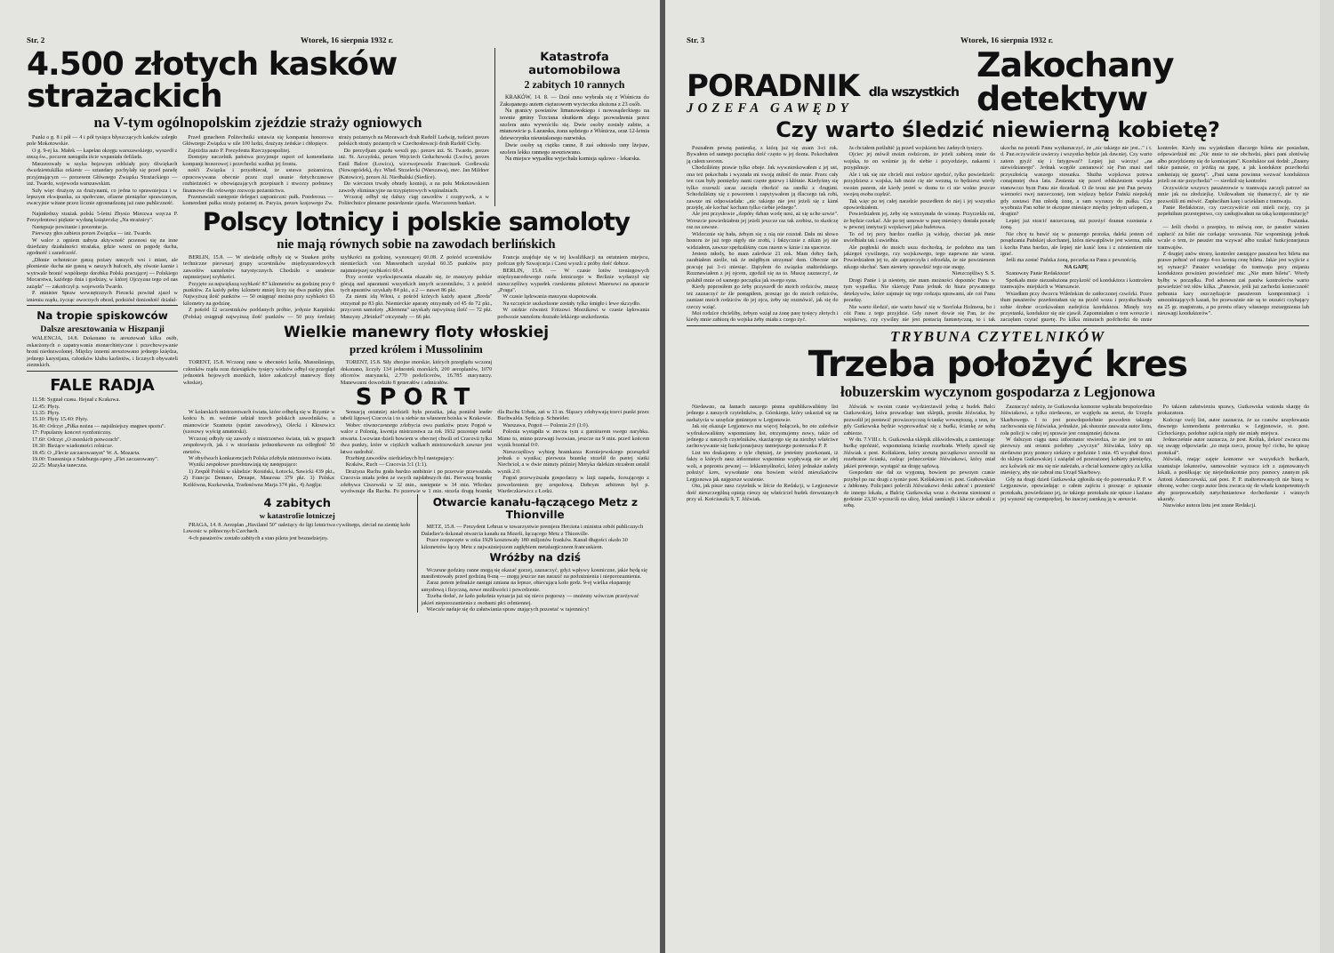Str. 2 Wtorek, 16 sierpnia 1932 r.
4.500 złotych kasków strażackich
na V-tym ogólnopolskim zjeździe straży ogniowych
Punkt o g. 8 i pół — 4 i pół tysiąca błyszczących kasków zaległo pole Mokotowskie.
O g. 9-ej ks. Małek — kapelan okręgu warszawskiego, wyszedł z mszą św., poczem nastąpiła iście wspaniała defilada.
Maszerowały w szyku bojowym oddziały przy dźwiękach dwudziestukilku orkiestr — sztandary pochylały się przed paradę przyjmującym — prezesem Głównego Związku Strażackiego — inż. Twardo, wojewoda warszawskim.
Szły więc drużyny za drużynami, co jedna to sprawniejsza i w lepszym ekwipunku, za społeczne, ofiarne pieniądze sprawionym, owacyjnie witane przez licznie zgromadzoną już rano publiczność.
Przed gmachem Politechniki ustawia się kompania honorowa Głównego Związku w sile 100 ludzi, drużyny żeńskie i chłopięce.
Zajeżdża auto P. Prezydenta Rzeczypospolitej.
Dostojny naczelnik państwa przyjmuje raport od komendanta kompanji honorowej i przechodzi wzdłuż jej frontu.
nośći Związku i przyobiecał, że ustawa pożarnicza, opracowywana obecnie przez rząd usunie dotychczasowe rozbieżności w obowiązujących przepisach i stworzy podstawy finansowe dla celowego rozwoju pożarnictwa.
Przemawiali następnie delegaci zagraniczni: pułk. Ponderoux — komendant pułku straży pożarnej m. Paryża, prezes krajowego Zw. straży pożarnych na Morawach druh Rudolf Ludwig, tudzież prezes polskich straży pożarnych w Czechosłowacji druh Rudolf Cichy.
Do prezydjum zjazdu weszli pp.: prezes inż. St. Twardo, prezes inż. St. Arczyński, prezes Wojciech Gołuchowski (Lwów), prezes Emil Balcer (Łowicz), wicewojewoda Franciszek Godlewski (Nowogródek), dyr. Wład. Strzelecki (Warszawa), mec. Jan Mildner (Katowice), prezes Al. Niedbalski (Siedlce).
Do wieczora trwały obrady komisji, a na polu Mokotowskiem zawody eliminacyjne na trzypiętrowych wspinalniach.
Wczoraj odbył się dalszy ciąg zawodów i rozgrywek, a w Politechnice plenarne posiedzenie zjazdu. Wieczorem bankiet.
Katastrofa automobilowa
2 zabitych 10 rannych
KRAKÓW, 14. 8. — Dziś rano wybrała się z Wiśnicza do Zakopanego autem ciężarowem wycieczka złożona z 23 osób.
Na granicy powiatów limanowskiego i nowosądeckiego na terenie gminy Trzciana skutkiem złego prowadzenia przez szofera auto wywróciło się. Dwie osoby zostały zabite, a mianowicie p. Łazarska, żona sędziego z Wiśnicza, oraz 12-letnia dziewczynka nieustalonego nazwiska.
Dwie osoby są ciężko ranne, 8 zaś odniosło rany lżejsze, szofera lekko rannego aresztowano.
Na miejsce wypadku wyjechała komisja sądowo - lekarska.
Najmłodszy strażak polski 5-letni Zbysio Mierzwa wręcza P. Prezydentowi pięknie wydaną książeczkę „Na strażnicy".
Następuje powitanie i prezentacja.
Pierwszy głos zabiera prezes Związku — inż. Twardo.
W walce z ogniem nabyta aktywność przenosi się na inne dziedziny działalności strażaka, gdzie wnosi on pogodę ducha, zgodność i zaradczość.
„Dłonie ochotnicze gaszą pożary naszych wsi i miast, ale płomienie ducha nie gasną w naszych hufcach, aby równie karnie i wytrwale bronić wspólnego dorobku Polski pracującej — Polskiego Mocarstwa, każdego dnia i godziny, w której Ojczyzna tego od nas zażąda" — zakończył p. wojewoda Twardo.
P. minister Spraw wewnętrznych Pieracki powitał zjazd w imieniu rządu, życząc owocnych obrad, podniósł doniosłość działal-
Na tropie spiskowców
Dalsze aresztowania w Hiszpanji
WALENCJA, 14.8. Dokonano tu aresztowań kilku osób, oskarżonych o zapatrywania monarchistyczne i przechowywanie broni niedozwolonej. Między innemi aresztowano jednego księdza, jednego karystjana, członków klubu karlistów, i licznych obywateli ziemskich.
FALE RADJA
11.58: Sygnał czasu. Hejnał z Krakowa.
12.45: Płyty.
13.35: Płyty.
15.10: Płyty 15.40: Płyty.
16.40: Odczyt „Piłka nożna — najsilniejszy magnes sportu".
17: Popularny koncert symfoniczny.
17.60: Odczyt „O morskich potworach".
18.30: Bieżące wiadomości rolnicze.
18.45: O „Flecie zaczarowanym" W. A. Mozarta.
19.00: Transmisja z Salzburga opery „Flet zaczarowany".
22.25: Muzyka taneczna.
Polscy lotnicy i polskie samoloty
nie mają równych sobie na zawodach berlińskich
BERLIN, 15.8. — W niedzielę odbyły się w Staaken próby techniczne pierwszej grupy uczestników międzynarodowych zawodów samolotów turystycznych. Chodziło o ustalenie najmniejszej szybkości.
Przyjęto za największą szybkość 87 kilometrów na godzinę przy 0 punktów. Za każdy pełny kilometr mniej liczy się dwa punkty plus. Najwyższą ilość punktów — 50 osiągnąć można przy szybkości 63 kilometry na godzinę.
Z pośród 12 uczestników poddanych próbie, jedynie Karpiński (Polska) osiągnął najwyższą ilość punktów — 50 przy średniej szybkości na godzinę, wynoszącej 60.08. Z pośród uczestników niemieckich von Massenbach uzyskał 60.35 punktów przy najmniejszej szybkości 60,4.
Przy ocenie wyekwipowania okazało się, że maszyny polskie górują nad aparatami wszystkich innych uczestników, 3 z pośród tych aparatów uzyskały 84 pkt., a 2 — nawet 86 pkt.
Za niemi idą Włosi, z pośród których każdy aparat „Breda" otrzymał po 83 pkt. Niemieckie aparaty otrzymały od 45 do 72 pkt., przyczem samoloty „Klemma" uzyskały najwyższą ilość — 72 pkt. Maszyny „Heinkel" otrzymały — 66 pkt.
Francja znajduje się w tej kwalifikacji na ostatniem miejscu, podczas gdy Szwajcarja i Czesi wyszli z próby dość dobrze.
BERLIN, 15.8. — W czasie lotów treningowych międzynarodowego raidu lotniczego w Berlinie wydarzył się nieszczęśliwy wypadek czeskiemu pilotowi Maresowi na aparacie „Praga".
W czasie lądowania maszyna skapotowała.
Na szczęście uszkodzone zostały tylko śmigło i lewe skrzydło.
W raidzie również Fritzowi Morzikowi w czasie lądowania podwozie samolotu doznało lekkiego uszkodzenia.
Wielkie manewry floty włoskiej
przed królem i Mussolinim
TORENT, 15.8. Wczoraj rano w obecności króla, Mussoliniego, członków rządu oraz dziesiątków tysięcy widzów odbył się przegląd jednostek bojowych morskich, które zakończył manewry floty włoskiej.
TORENT, 15.8. Siły zbrojne morskie, których przeglądu wczoraj dokonano, liczyły 134 jednostek morskich, 200 aeroplanów, 1070 oficerów marynarki, 2.770 podoficerów, 16.785 marynarzy. Manewrami dowodziło 8 generałów i admirałów.
SPORT
W kolarskich mistrzostwach świata, które odbędą się w Rzymie w końcu b. m. weźmie udział trzech polskich zawodników, a mianowicie Szamota (sprint zawodowy), Olecki i Kłosowicz (szosowy wyścig amatorski).
Wczoraj odbyły się zawody o mistrzostwo świata, tak w grupach zespołowych, jak i w strzelaniu jednostkowem na odległość 50 metrów.
W obydwuch konkurencjach Polska zdobyła mistrzostwo świata.
Wyniki zespołowe przedstawiają się następująco:
1) Zespół Polski w składzie: Kosiński, Łotocki, Sawicki 439 pkt., 2) Francja: Demare, Denape, Maureau 379 pkt. 3) Polska: Królówna, Kurkowska, Tradosówna Marja 374 pkt., 4) Anglja:
Sensacją ostatniej niedzieli była porażka, jaką poniósł leader tabeli ligowej Cracovia i to u siebie na własnem boisku w Krakowie.
Wobec równoczesnego zdobycia owu punktów przez Pogoń w walce z Polonią, kwestja mistrzostwa za rok 1932 pozostaje nadal otwarta. Lwowian dzieli bowiem w obecnej chwili od Cracovii tylko dwa punkty, które w ciężkich walkach mistrzowskich zawsze jest łatwo nadrobić.
Przebieg zawodów niedzielnych był następujący:
Kraków, Ruch — Cracovia 3:1 (1:1).
Drużyna Ruchu grała bardzo ambitnie i po przerwie przeważała. Cracovia miała jeden ze swych najsłabszych dni. Pierwszą bramkę zdobywa Ciszewski w 32 min., następnie w 34 min. Włodarz wyrównuje dla Ruchu. Po przerwie w 1 min. strzela drugą bramkę dla Ruchu Urban, zaś w 13 m. Ślązacy zdobywają trzeci punkt przez Buchwalda. Sędzia p. Schneider.
Warszawa, Pogoń — Polonia 2:0 (1:0).
Polonia wystąpiła w meczu tym z garniturem swego narybku. Mimo to, mimo przewagi lwowian, jeszcze na 9 min. przed końcem wynik brzmiał 0:0.
Nieszczęśliwy wybieg bramkarza Korniejewskiego przesądził jednak o wyniku; pierwsza bramkę strzelił do pustej siatki Niechcioł, a w dwie minuty później Motyka dalekim strzałem ustalił wynik 2:0.
Pogoń przewyższała gospodarzy w linji napadu, forsującego z powodzeniem grę zespołową. Dobrym arbitrem był p. Wardeczkiewicz z Łodzi.
4 zabitych
w katastrofie lotniczej
PRAGA, 14. 8. Aeroplan „Haviland 50" należący do ligi lotnictwa cywilnego, zleciał na ziemię koło Lowosic w północnych Czechach.
4-ch pasażerów zostało zabitych a stan pilota jest beznadziejny.
Otwarcie kanału-łączącego Metz z Thionville
METZ, 15.8. — Prezydent Lebrun w towarzystwie premjera Herriota i ministra robót publicznych Daladier'a dokonał otwarcia kanału na Mozeli, łączącego Metz z Thionville.
Prace rozpoczęte w roku 1929 kosztowały 180 miljonów franków. Kanał długości około 30 kilometrów łączy Metz z najważniejszem zagłębiem metalurgicznem francuskiem.
Wróżby na dziś
Wczesne godziny ranne mogą się okazać gorzej, zaznaczyć, gdyż wpływy kosmiczne, jakie będą się manifestowały przed godziną 8-mą — mogą jeszcze nas narazić na podrażnienia i nieporozumienia.
Zaraz potem jednakże nastąpi zmiana na lepsze, obiecująca koło godz. 9-ej wielka ekspansję umysłową i fizyczną, nowe możliwości i powodzenie.
Trzeba dodać, że koło południa sytuacja już się nieco pogorszy — możemy wówczas przeżywać jakieś nieporozumienia z osobami płci odmiennej.
Wieczór nadaje się do załatwiania spraw mających pozostać w tajemnicy!
Str. 3 Wtorek, 16 sierpnia 1932 r.
PORADNIK dla wszystkich
JOZEFA GAWĘDY
Zakochany detektyw
Czy warto śledzić niewierną kobietę?
Poznałem pewną panienkę, z którą już się znam 3-ci rok. Bywałem od samego początku dość często w jej domu. Pokochałem ją całem sercem.
Chodziliśmy prawie tylko oboje. Jak wywnioskowałem z jej ust, ona też pokochała i wyznała mi swoją miłość do mnie. Przez cały ten czas były pomiędzy nami częste gniewy i kłótnie. Kiedyśmy się tylko rozeszli zaraz zaczęła chodzić na randki z drugimi. Schodziliśmy się z powrotem i zapytywałem ją dlaczego tak robi, zawsze mi odpowiadała: „nic takiego nie jest jeżeli się z kimś przejdę, ale kochać kocham tylko ciebie jednego".
Ale jest przysłowie „dopóty dzban wodę nosi, aż się ucho urwie". Wreszcie powiedziałem jej jeżeli jeszcze raz tak zrobisz, to skończę raz na zawsze.
Widocznie się bała, żebym się z nią nie rozstał. Dała mi słowo honoru że już tego nigdy nie zrobi, i faktycznie z nikim jej nie widziałem, zawsze spędzaliśmy czas razem w kinie i na spacerze.
Jestem młody, bo mam zaledwie 21 rok. Mam dobry fach, zarabiałem nieźle, tak że mógłbym utrzymać dom. Obecnie nie pracuję już 3-ci miesiąc. Dążyłem do związku małżeńskiego. Rozmawiałem z jej ojcem, zgodził się na to. Muszę zaznaczyć, że polubił mnie od samego początku jak swego syna.
Kiedy poprosiłem go żeby przyszedł do moich rodziców, muszę też zaznaczyć że źle postąpiłem, prosząc go do moich rodziców, zamiast moich rodziców do jej ojca, żeby się rozmówić, jak się do rzeczy wziąć.
Moi rodzice chcieliby, żebym wziął za żonę parę tysięcy złotych i kiedy mnie zabiorą do wojska żeby miała z czego żyć.
Ja chciałem poślubić ją przed wojskiem bez żadnych tysięcy.
Ojciec jej mówił moim rodzicom, że jeżeli zabiorą mnie do wojska, to on weźmie ją do siebie i przyodzieje, nakarmi i przypilnuje.
Ale i tak się nie chcieli moi rodzice zgodzić, tylko powiedzieli: przyjdziesz z wojska, lub może cię nie wezmą, to będziesz wtedy swoim panem, ale kiedy jesteś w domu to ci nie wolno jeszcze swojeą osoba rządzić.
Tak więc po tej całej naradzie poszedłem do niej i jej wszystko opowiedziałem.
Powiedziałem jej, żeby się wstrzymała do wiosny. Przyrzekła mi, że będzie czekać. Ale po tej umowie w parę miesięcy dostała posadę w pewnej instytucji wojskowej jako bufetowa.
To od tej pory bardzo rzadko ją widuję, chociaż jak mnie uwielbiała tak i uwielbia.
Ale pogłoski do moich uszu dochodzą, że podobno ma tam jakiegoś cywilnego, czy wojskowego, tego napewno nie wiem. Powiedziałem jej to, ale zaprzeczyła i odrzekła, że nie powinienem nikogo słuchać. Sam niestety sprawdzić tego nie mogę.
Nieszczęśliwy S. S.
Drogi Panie i ja niestety, nie mam możności dopomóc Panu w tym wypadku. Nie skieruję Pana jednak do biura prywatnego detektywów, które zajmuje się tego rodzaju sprawami, ale coś Panu poradzę.
Nie warto śledzić, nie warto bawić się w Szerloka Holmesa, bo i cóż Panu z tego przyjdzie. Gdy nawet dowie się Pan, że ów wojskowy, czy cywilny nie jest postacią fantastyczną, to i tak ukocha na potrafi Panu wytłumaczyć, że „nic takiego nie jest..." i t. d. Pan oczywiście uwierzy i wszystko będzie jak dawniej. Czy warto zatem gryźć się i fatygować? Lepiej już wierzyć „na niewidzianego". Jednak wogóle zastanowić się Pan musi nad przyszłością waszego stosunku. Służba wojskowa potrwa conajmniej dwa lata. Żenienia się przed odsłużeniem wojska stanowczo bym Panu nie doradzał. O ile teraz nie jest Pan pewny wierności swej narzeczonej, tem większy będzie Pański niepokój gdy zostawi Pan młodą żonę, a sam wyruszy do pułku. Czy wyobraża Pan sobie te okropne miesiące między jednym urlopem, a drugim?
Lepiej już stracić narzeczoną, niż przeżyć dramat rozstania z żoną.
Nie chcę tu bawić się w ponurego proroka, daleki jestem od posądzania Pańskiej ukochanej, która niewątpliwie jest wierna, miła i kocha Pana bardzo, ale lepiej nie kusić losu i z ożenieniem nie igrać.
Jeśli ma zostać Pańska żoną, poczeka na Pana z pewnością.
NA GAPĘ
Szanowny Panie Redaktorze!
Spotkała mnie niezasłużona przykrość od konduktora i kontrolera tramwajów miejskich w Warszawie.
Wsiadłam przy dworcu Wileńskim do zatłoczonej czwórki. Przez tłum pasażerów przedostałam się na przód wozu i przysłuchiwały sobie drobne oczekiwałam nadejścia konduktora. Minęły trzy przystanki, konduktor się nie zjawił. Zapomniałam o tem wreszcie i zaczęłam czytać gazetę. Po kilku minutach podchodzi do mnie kontroler. Kiedy mu wyjaśniłam dlaczego biletu nie posiadam, odpowiedział mi: „Nic mnie to nie obchodzi, płaci pani złotówkę albo przejdziemy się do komisarjatu". Konduktor zaś dodał: „Znamy takie panusie, co jeżdżą na gapę, a jak konduktor przechodzi zasłaniają się gazetą". „Pani sama powinna wezwać konduktora jeżeli on nie przychodzi" — sierdził się kontroler.
Oczywiście wszyscy pasażerowie w tramwaju zaczęli patrzeć na mnie jak na złodziejkę. Usiłowałam się tłumaczyć, ale ty nie pozwolili mi mówić. Zapłaciłam karę i uciekłam z tramwaju.
Panie Redaktorze, czy rzeczywiście oni mieli rację, czy ja popełniłam przestępstwo, czy zasługiwałam na taką kompromitację?
Prażanka.
— Jeśli chodzi o przepisy, to mówią one, że pasażer winien zapłacić za bilet nie czekając wezwania. Nie wspominają jednak wcale o tem, że pasażer ma wzywać albo szukać funkcjonarjusza tramwajów.
Z drugiej znów strony, kontroler zastające pasażera bez biletu ma prawo pobrać od niego 4-ro krotną cenę biletu. Jakie jest wyjście z tej sytuacji? Pasażer wsiadając do tramwaju przy mijaniu konduktora powinien powiedzieć mu: „Nie mam biletu". Wtedy byłby w porządku. Pod adresem zaś panów kontrolerów warto powiedzieć też słów kilka. „Panowie, jeśli już zachodzi konieczność pobrania kary oszczędzajcie pasażerom kompromitacji i umoralniających kazań, bo przeważnie nie są to oszuści czyhający na 25 gr. magistratu, a po prostu ofiary własnego roztargnienia lub nieuwagi konduktorów".
TRYBUNA CZYTELNIKÓW
Trzeba położyć kres
łobuzerskim wyczynom gospodarza z Legjonowa
Niedawno, na łamach naszego pisma opublikowaliśmy list jednego z naszych czytelników, p. Górskiego, który uskarżał się na nadużycia w urzędzie gminnym w Legjonowie.
Jak się okazuje Legjonowo ma więcej bolączek, bo oto zaledwie wydrukowaliśmy wspomniany list, otrzymujemy nowy, także od jednego z naszych czytelników, skarżącego się na niezbyt właściwe zachowywanie się funkcjonarjuszy tamtejszego posterunku P. P.
List ten drukujemy o tyle chętniej, że jesteśmy przekonani, iż fakty o których nasz informator wspomina wypływają nie ze złej woli, a poprostu pewnej — lekkomyślności, której jednakże należy położyć kres, wywołanie ona bowiem wśród mieszkańców Legjonowa jak najgorsze wrażenie.
Oto, jak pisze nasz czytelnik w liście do Redakcji, w Legjonowie dość nieszczególną opinją cieszy się właściciel budek drewnianych przy ul. Kościuszki 9, T. Jóźwiak.
Jóźwiak w swoim czasie wydzierżawił jedną z budek Balci Gutkowskiej, która prowadząc tam sklepik, prosiła Jóźwiaka, by pozwolił jej postawić prowizoryczną ściankę wewnętrzną, z tem, że gdy Gutkowska będzie wyprowadzać się z budki, ściankę ze sobą zabierze.
W dn. 7.VIII r. b. Gutkowska sklepik zlikwidowała, a zamierzając budkę opróżnić, wspomnianą ściankę rozebrała. Wtedy zjawił się Jóźwiak z post. Królakiem, który zresztą początkowo zezwolił na rozebranie ścianki, radząc jednocześnie Jóźwiakowi, który miał jakieś pretensje, wystąpić na drogę sądową.
Gospodarz nie dał za wygraną, bowiem po pewnym czasie przybył po raz drugi z tymże post. Królakiem i st. post. Grabowskim z Jabłonny. Policjanci polecili Jóźwiakowi deski zabrać i przenieść do innego lokalu, a Balcię Gutkowską wraz z dwiema siostrami o godzinie 23,30 wyrzucili na ulicę, lokal zamknęli i klucze zabrali z sobą.
Zaznaczyć należy, że Gutkowska komorne wpłacała bezpośrednio Jóźwiakowi, a tylko niedawno, ze względu na areszt, do Urzędu Skarbowego. I to jest prawdopodobnie powodem takiego zachowania się Jóźwiaka, jednakże, jak słusznie zauważa autor listu, rola policji w całej tej sprawie jest conajmniej dziwna.
W dalszym ciągu nasz informator stwierdza, że nie jest to ani pierwszy ani ostatni podobny „wyczyn" Jóźwiaka, który np. niedawno przy pomocy siekiery o godzinie 1 min. 45 wyrąbał drzwi do sklepu Gutkowskiej i zażądał od przerażonej kobiety pieniędzy, acz kolwiek nic mu się nie należało, a chciał komorne zgóry za kilka miesięcy, aby nie zabrał mu Urząd Skarbowy.
Gdy na drugi dzień Gutkowska zgłosiła się do posterunku P. P. w Legjonowie, opowiadając o całem zajściu i prosząc o spisanie protokułu, powiedziano jej, że takiego protokułu nie spisze i każano jej wynosić się czemprędzej, bo inaczej zamkną ją w areszcie.
Po takiem załatwieniu sprawy, Gutkowska wniosła skargę do prokuratora.
Kończąc swój list, autor zaznacza, że za czasów urzędowania dawnego komendanta posterunku w Legjonowie, st. post. Cichockiego, podobne zajścia nigdy nie miały miejsca.
Jednocześnie autor zaznacza, że post. Królak, ilekroć zwraca mu się uwagę odpowiada: „to moja rzecz, proszę być cicho, bo spiszę protokuł".
Jóźwiak, mając zajęte komorne we wszystkich budkach, szantażuje lokatorów, samowolnie wyrzuca ich z zajmowanych lokali, a posiłkując się niejednokrotnie przy pomocy znanym pik Antoni Adamczewski, zaś post. P. P. maltretowanych nie biorą w obronę, wobec czego autor listu zwraca się do władz kompetentnych aby przeprowadziły natychmiastowe dochodzenie i winnych ukarały.
Nazwisko autora listu jest znane Redakcji.